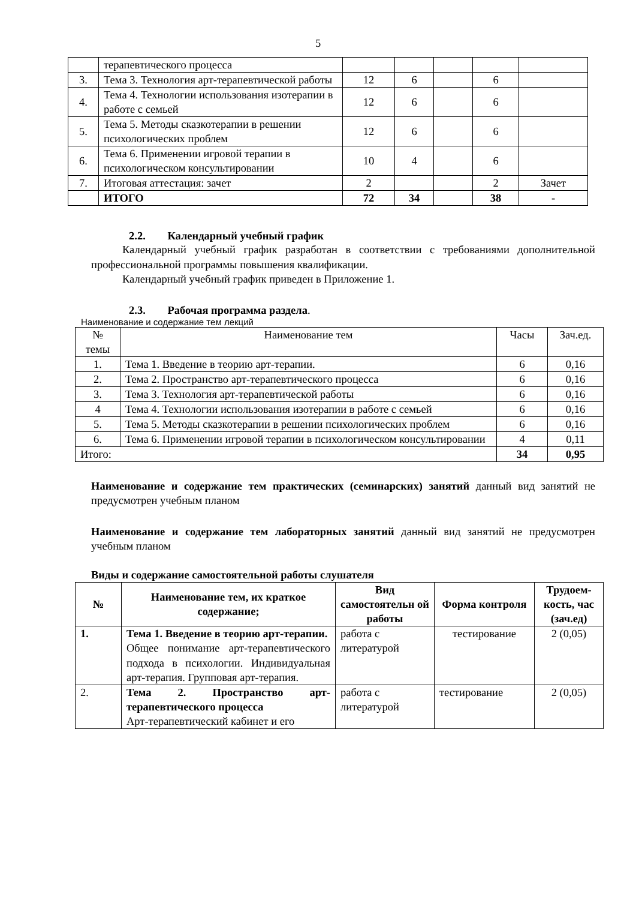5
| | терапевтического процесса | | | | | |
| 3. | Тема 3. Технология арт-терапевтической работы | 12 | 6 | | 6 | |
| 4. | Тема 4. Технологии использования изотерапии в работе с семьей | 12 | 6 | | 6 | |
| 5. | Тема 5. Методы сказкотерапии в решении психологических проблем | 12 | 6 | | 6 | |
| 6. | Тема 6. Применении игровой терапии в психологическом консультировании | 10 | 4 | | 6 | |
| 7. | Итоговая аттестация: зачет | 2 | | | 2 | Зачет |
| | ИТОГО | 72 | 34 | | 38 | - |
2.2. Календарный учебный график
Календарный учебный график разработан в соответствии с требованиями дополнительной профессиональной программы повышения квалификации.
Календарный учебный график приведен в Приложение 1.
2.3. Рабочая программа раздела.
Наименование и содержание тем лекций
| № темы | Наименование тем | Часы | Зач.ед. |
| 1. | Тема 1. Введение в теорию арт-терапии. | 6 | 0,16 |
| 2. | Тема 2. Пространство арт-терапевтического процесса | 6 | 0,16 |
| 3. | Тема 3. Технология арт-терапевтической работы | 6 | 0,16 |
| 4 | Тема 4. Технологии использования изотерапии в работе с семьей | 6 | 0,16 |
| 5. | Тема 5. Методы сказкотерапии в решении психологических проблем | 6 | 0,16 |
| 6. | Тема 6. Применении игровой терапии в психологическом консультировании | 4 | 0,11 |
| Итого: | | 34 | 0,95 |
Наименование и содержание тем практических (семинарских) занятий данный вид занятий не предусмотрен учебным планом
Наименование и содержание тем лабораторных занятий данный вид занятий не предусмотрен учебным планом
Виды и содержание самостоятельной работы слушателя
| № | Наименование тем, их краткое содержание; | Вид самостоятельн ой работы | Форма контроля | Трудоем-кость, час (зач.ед) |
| --- | --- | --- | --- | --- |
| 1. | Тема 1. Введение в теорию арт-терапии. Общее понимание арт-терапевтического подхода в психологии. Индивидуальная арт-терапия. Групповая арт-терапия. | работа с литературой | тестирование | 2 (0,05) |
| 2. | Тема 2. Пространство арт-терапевтического процесса Арт-терапевтический кабинет и его | работа с литературой | тестирование | 2 (0,05) |